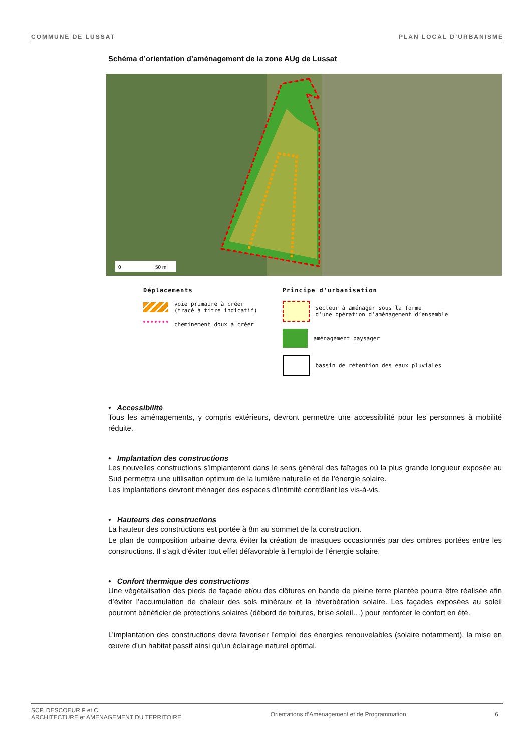COMMUNE DE LUSSAT PLAN LOCAL D’URBANISME
Schéma d’orientation d’aménagement de la zone AUg de Lussat
0
50 m
Déplacements
voie primaire à créer
(tracé à titre indicatif)
cheminement doux à créer
Principe d’urbanisation
secteur à aménager sous la forme
d’une opération d’aménagement d’ensemble
aménagement paysager
bassin de rétention des eaux pluviales
• Accessibilité
Tous les aménagements, y compris extérieurs, devront permettre une accessibilité pour les personnes à mobilité réduite.
• Implantation des constructions
Les nouvelles constructions s’implanteront dans le sens général des faîtages où la plus grande longueur exposée au Sud permettra une utilisation optimum de la lumière naturelle et de l’énergie solaire.
Les implantations devront ménager des espaces d’intimité contrôlant les vis-à-vis.
• Hauteurs des constructions
La hauteur des constructions est portée à 8m au sommet de la construction.
Le plan de composition urbaine devra éviter la création de masques occasionnés par des ombres portées entre les constructions. Il s’agit d’éviter tout effet défavorable à l’emploi de l’énergie solaire.
• Confort thermique des constructions
Une végétalisation des pieds de façade et/ou des clôtures en bande de pleine terre plantée pourra être réalisée afin d’éviter l’accumulation de chaleur des sols minéraux et la réverbération solaire. Les façades exposées au soleil pourront bénéficier de protections solaires (débord de toitures, brise soleil…) pour renforcer le confort en été.
L’implantation des constructions devra favoriser l’emploi des énergies renouvelables (solaire notamment), la mise en œuvre d’un habitat passif ainsi qu’un éclairage naturel optimal.
SCP. DESCOEUR F et C
ARCHITECTURE et AMENAGEMENT DU TERRITOIRE Orientations d’Aménagement et de Programmation 6